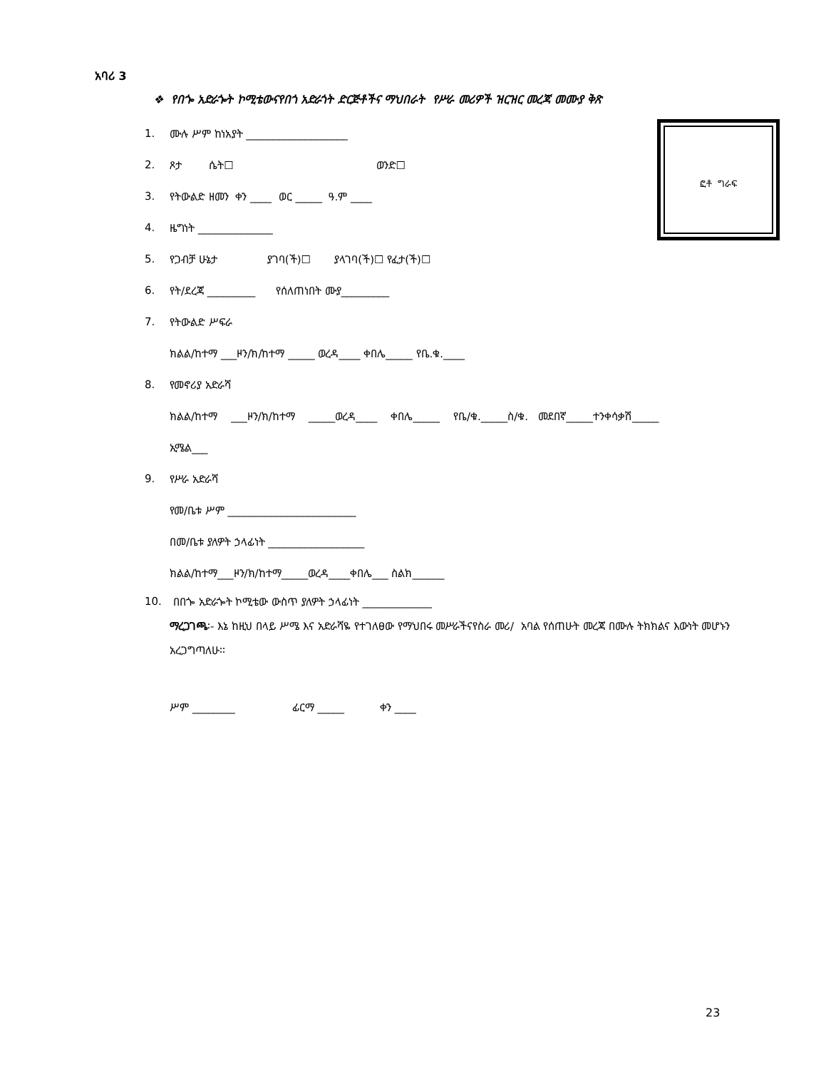አባሪ 3
❖ የበጐ አድራጐት ኮሚቴውናየበጎ አድራጎት ድርጅቶችና ማህበራት የሥራ መሪዎች ዝርዝር መረጃ መሙያ ቅጽ
ፎቶ ግራፍ
1. ሙሉ ሥም ከነአያት ___________________
2. ጾታ ሴት☐ ወንድ☐
3. የትውልድ ዘመን ቀን ____ ወር _____ ዓ.ም ____
4. ዜግነት ______________
5. የጋብቻ ሁኔታ ያገባ(ች)☐ ያላገባ(ች)☐ የፈታ(ች)☐
6. የት/ደረጃ _________ የሰለጠነበት ሙያ_________
7. የትውልድ ሥፍራ
ክልል/ከተማ ___ዞን/ክ/ከተማ _____ ወረዳ____ ቀበሌ_____ የቤ.ቁ.____
8. የመኖሪያ አድራሻ
ክልል/ከተማ ___ዞን/ክ/ከተማ _____ወረዳ____ ቀበሌ_____ የቤ/ቁ._____ስ/ቁ. መደበኛ_____ተንቀሳቃሽ_____
ኢሜል___
9. የሥራ አድራሻ
የመ/ቤቱ ሥም ________________________
በመ/ቤቱ ያለዎት ኃላፊነት __________________
ክልል/ከተማ___ዞን/ክ/ከተማ_____ወረዳ____ቀበሌ___ ስልክ______
10. በበጐ አድራጐት ኮሚቴው ውስጥ ያለዎት ኃላፊነት _____________
ማረጋገጫ፡- እኔ ከዚህ በላይ ሥሜ እና አድራሻዬ የተገለፀው የማህበሩ መሥራችናየስራ መሪ/ አባል የሰጠሁት መረጃ በሙሉ ትክክልና እውነት መሆኑን አረጋግጣለሁ፡፡
ሥም ________ ፊርማ _____ ቀን ____
23